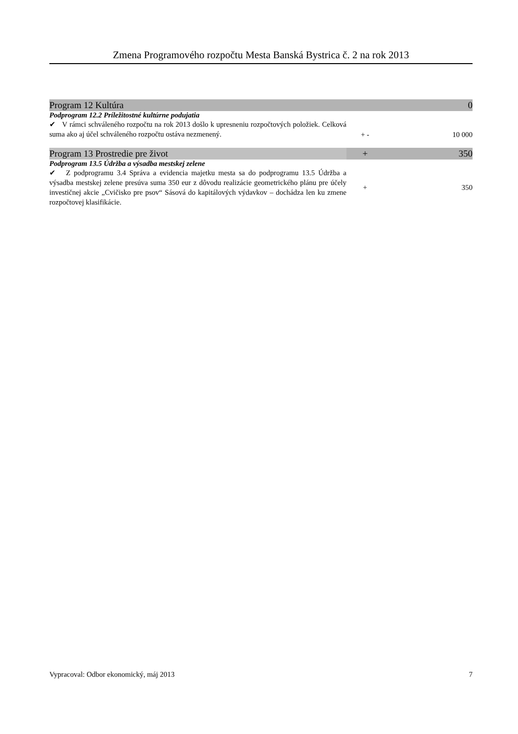Zmena Programového rozpočtu Mesta Banská Bystrica č. 2 na rok 2013
| Program 12 Kultúra | | 0 |
| Podprogram 12.2 Príležitostné kultúrne podujatia | | |
| ✔ V rámci schváleného rozpočtu na rok 2013 došlo k upresneniu rozpočtových položiek. Celková suma ako aj účel schváleného rozpočtu ostáva nezmenený. | + - | 10 000 |
| Program 13 Prostredie pre život | + | 350 |
| Podprogram 13.5 Údržba a výsadba mestskej zelene | | |
| ✔ Z podprogramu 3.4 Správa a evidencia majetku mesta sa do podprogramu 13.5 Údržba a výsadba mestskej zelene presúva suma 350 eur z dôvodu realizácie geometrického plánu pre účely investičnej akcie „Cvičisko pre psov“ Sásová do kapitálových výdavkov – dochádza len ku zmene rozpočtovej klasifikácie. | + | 350 |
Vypracoval: Odbor ekonomický, máj 2013 7